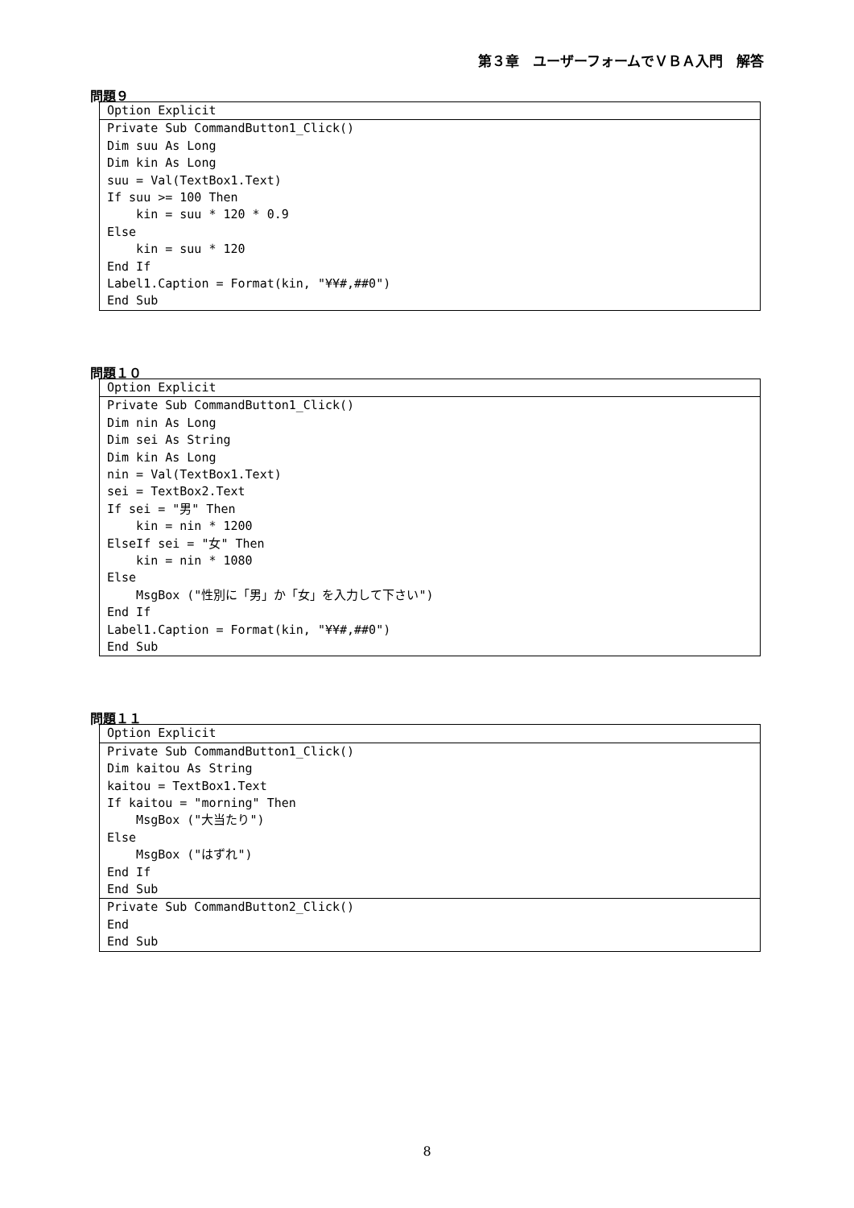第３章　ユーザーフォームでＶＢＡ入門　解答
問題９
Option Explicit
Private Sub CommandButton1_Click() Dim suu As Long Dim kin As Long suu = Val(TextBox1.Text) If suu >= 100 Then kin = suu * 120 * 0.9 Else kin = suu * 120 End If Label1.Caption = Format(kin, "¥¥#,##0") End Sub
問題１０
Option Explicit
Private Sub CommandButton1_Click() Dim nin As Long Dim sei As String Dim kin As Long nin = Val(TextBox1.Text) sei = TextBox2.Text If sei = "男" Then kin = nin * 1200 ElseIf sei = "女" Then kin = nin * 1080 Else MsgBox ("性別に「男」か「女」を入力して下さい") End If Label1.Caption = Format(kin, "¥¥#,##0") End Sub
問題１１
Option Explicit
Private Sub CommandButton1_Click() Dim kaitou As String kaitou = TextBox1.Text If kaitou = "morning" Then MsgBox ("大当たり") Else MsgBox ("はずれ") End If End Sub
Private Sub CommandButton2_Click() End End Sub
8